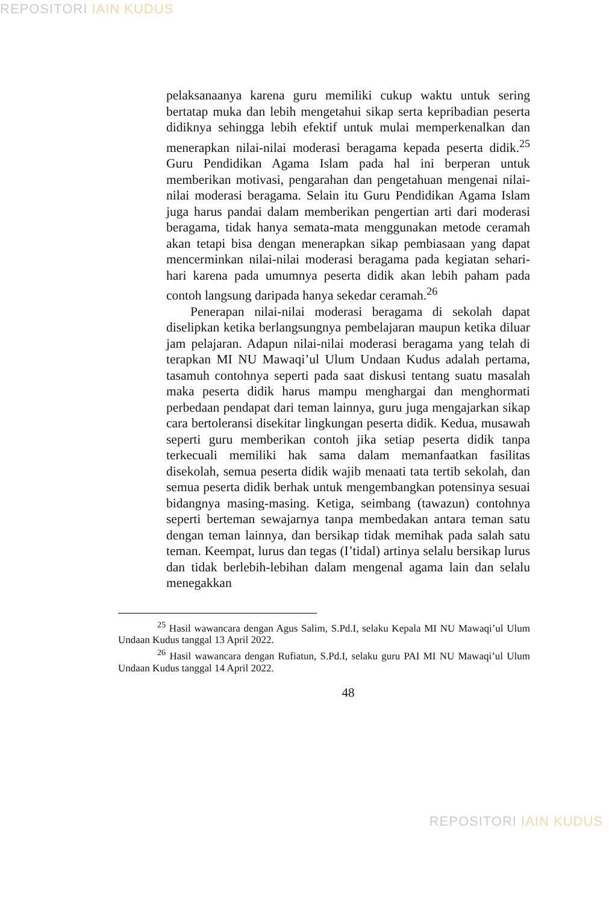REPOSITORI IAIN KUDUS
pelaksanaanya karena guru memiliki cukup waktu untuk sering bertatap muka dan lebih mengetahui sikap serta kepribadian peserta didiknya sehingga lebih efektif untuk mulai memperkenalkan dan menerapkan nilai-nilai moderasi beragama kepada peserta didik.<sup>25</sup> Guru Pendidikan Agama Islam pada hal ini berperan untuk memberikan motivasi, pengarahan dan pengetahuan mengenai nilai-nilai moderasi beragama. Selain itu Guru Pendidikan Agama Islam juga harus pandai dalam memberikan pengertian arti dari moderasi beragama, tidak hanya semata-mata menggunakan metode ceramah akan tetapi bisa dengan menerapkan sikap pembiasaan yang dapat mencerminkan nilai-nilai moderasi beragama pada kegiatan sehari-hari karena pada umumnya peserta didik akan lebih paham pada contoh langsung daripada hanya sekedar ceramah.<sup>26</sup>
Penerapan nilai-nilai moderasi beragama di sekolah dapat diselipkan ketika berlangsungnya pembelajaran maupun ketika diluar jam pelajaran. Adapun nilai-nilai moderasi beragama yang telah di terapkan MI NU Mawaqi’ul Ulum Undaan Kudus adalah pertama, tasamuh contohnya seperti pada saat diskusi tentang suatu masalah maka peserta didik harus mampu menghargai dan menghormati perbedaan pendapat dari teman lainnya, guru juga mengajarkan sikap cara bertoleransi disekitar lingkungan peserta didik. Kedua, musawah seperti guru memberikan contoh jika setiap peserta didik tanpa terkecuali memiliki hak sama dalam memanfaatkan fasilitas disekolah, semua peserta didik wajib menaati tata tertib sekolah, dan semua peserta didik berhak untuk mengembangkan potensinya sesuai bidangnya masing-masing. Ketiga, seimbang (tawazun) contohnya seperti berteman sewajarnya tanpa membedakan antara teman satu dengan teman lainnya, dan bersikap tidak memihak pada salah satu teman. Keempat, lurus dan tegas (I’tidal) artinya selalu bersikap lurus dan tidak berlebih-lebihan dalam mengenal agama lain dan selalu menegakkan
<sup>25</sup> Hasil wawancara dengan Agus Salim, S.Pd.I, selaku Kepala MI NU Mawaqi’ul Ulum Undaan Kudus tanggal 13 April 2022.
<sup>26</sup> Hasil wawancara dengan Rufiatun, S.Pd.I, selaku guru PAI MI NU Mawaqi’ul Ulum Undaan Kudus tanggal 14 April 2022.
48
REPOSITORI IAIN KUDUS